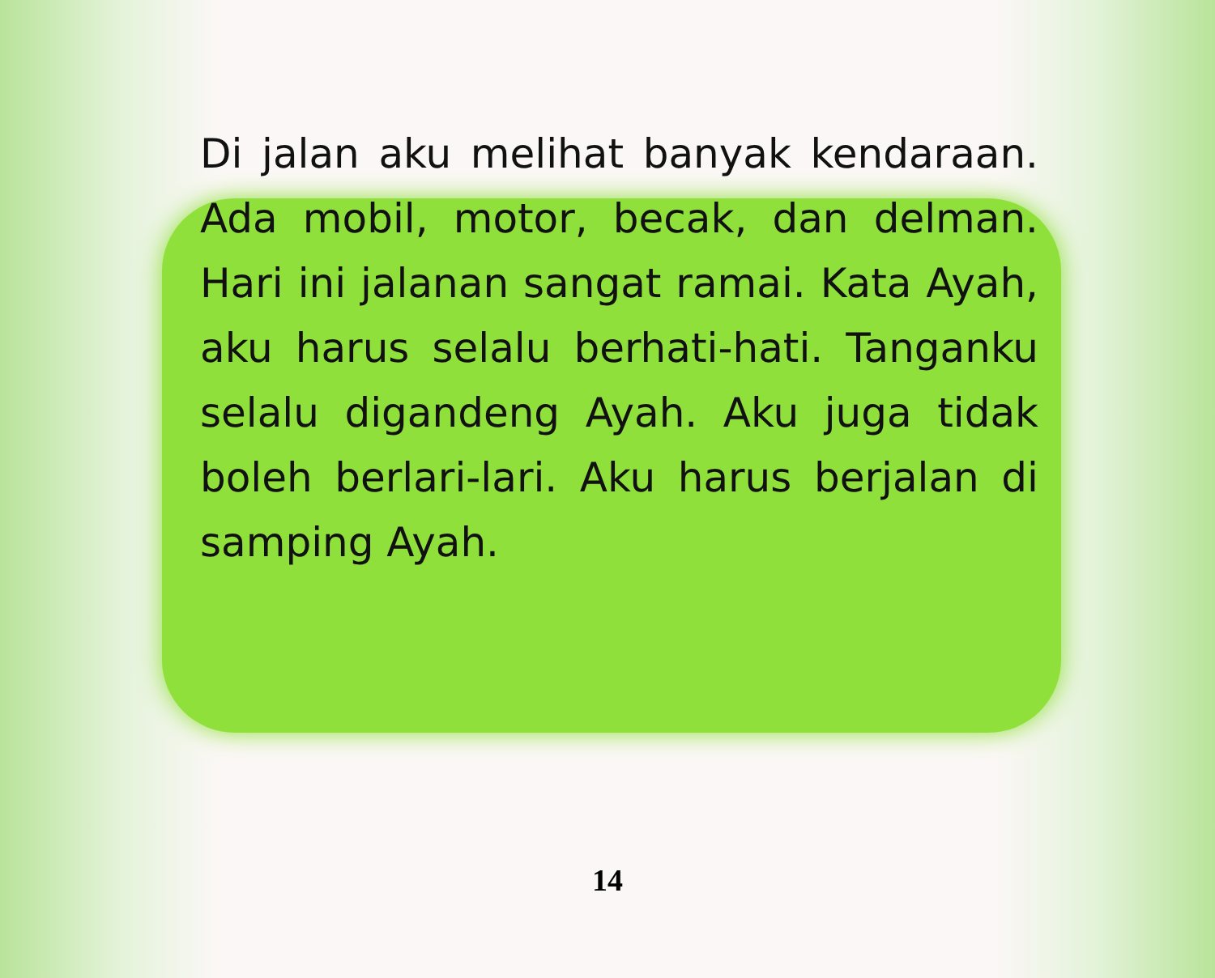Di jalan aku melihat banyak kendaraan. Ada mobil, motor, becak, dan delman. Hari ini jalanan sangat ramai. Kata Ayah, aku harus selalu berhati-hati. Tanganku selalu digandeng Ayah. Aku juga tidak boleh berlari-lari. Aku harus berjalan di samping Ayah.
14